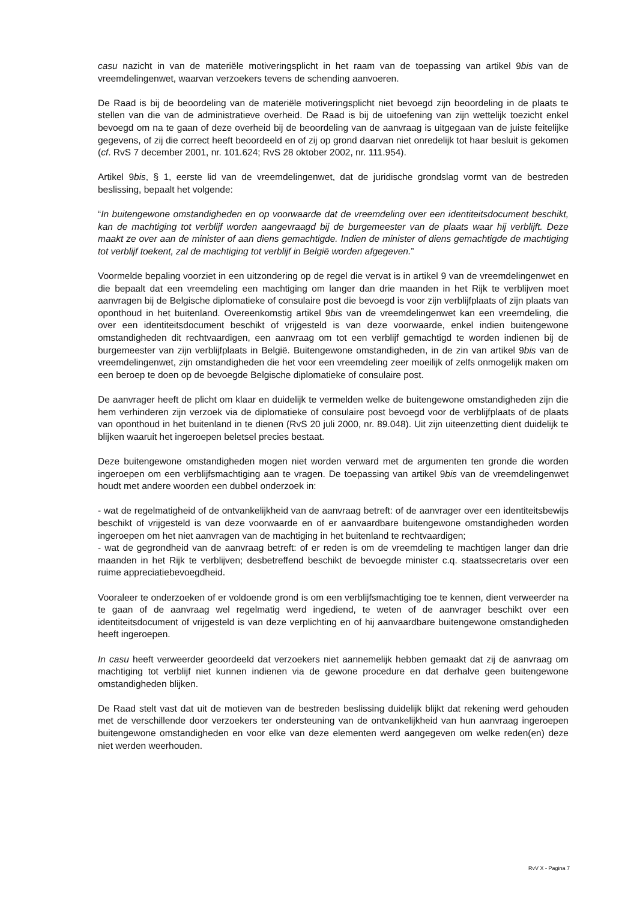casu nazicht in van de materiële motiveringsplicht in het raam van de toepassing van artikel 9bis van de vreemdelingenwet, waarvan verzoekers tevens de schending aanvoeren.
De Raad is bij de beoordeling van de materiële motiveringsplicht niet bevoegd zijn beoordeling in de plaats te stellen van die van de administratieve overheid. De Raad is bij de uitoefening van zijn wettelijk toezicht enkel bevoegd om na te gaan of deze overheid bij de beoordeling van de aanvraag is uitgegaan van de juiste feitelijke gegevens, of zij die correct heeft beoordeeld en of zij op grond daarvan niet onredelijk tot haar besluit is gekomen (cf. RvS 7 december 2001, nr. 101.624; RvS 28 oktober 2002, nr. 111.954).
Artikel 9bis, § 1, eerste lid van de vreemdelingenwet, dat de juridische grondslag vormt van de bestreden beslissing, bepaalt het volgende:
“In buitengewone omstandigheden en op voorwaarde dat de vreemdeling over een identiteitsdocument beschikt, kan de machtiging tot verblijf worden aangevraagd bij de burgemeester van de plaats waar hij verblijft. Deze maakt ze over aan de minister of aan diens gemachtigde. Indien de minister of diens gemachtigde de machtiging tot verblijf toekent, zal de machtiging tot verblijf in België worden afgegeven.”
Voormelde bepaling voorziet in een uitzondering op de regel die vervat is in artikel 9 van de vreemdelingenwet en die bepaalt dat een vreemdeling een machtiging om langer dan drie maanden in het Rijk te verblijven moet aanvragen bij de Belgische diplomatieke of consulaire post die bevoegd is voor zijn verblijfplaats of zijn plaats van oponthoud in het buitenland. Overeenkomstig artikel 9bis van de vreemdelingenwet kan een vreemdeling, die over een identiteitsdocument beschikt of vrijgesteld is van deze voorwaarde, enkel indien buitengewone omstandigheden dit rechtvaardigen, een aanvraag om tot een verblijf gemachtigd te worden indienen bij de burgemeester van zijn verblijfplaats in België. Buitengewone omstandigheden, in de zin van artikel 9bis van de vreemdelingenwet, zijn omstandigheden die het voor een vreemdeling zeer moeilijk of zelfs onmogelijk maken om een beroep te doen op de bevoegde Belgische diplomatieke of consulaire post.
De aanvrager heeft de plicht om klaar en duidelijk te vermelden welke de buitengewone omstandigheden zijn die hem verhinderen zijn verzoek via de diplomatieke of consulaire post bevoegd voor de verblijfplaats of de plaats van oponthoud in het buitenland in te dienen (RvS 20 juli 2000, nr. 89.048). Uit zijn uiteenzetting dient duidelijk te blijken waaruit het ingeroepen beletsel precies bestaat.
Deze buitengewone omstandigheden mogen niet worden verward met de argumenten ten gronde die worden ingeroepen om een verblijfsmachtiging aan te vragen. De toepassing van artikel 9bis van de vreemdelingenwet houdt met andere woorden een dubbel onderzoek in:
- wat de regelmatigheid of de ontvankelijkheid van de aanvraag betreft: of de aanvrager over een identiteitsbewijs beschikt of vrijgesteld is van deze voorwaarde en of er aanvaardbare buitengewone omstandigheden worden ingeroepen om het niet aanvragen van de machtiging in het buitenland te rechtvaardigen;
- wat de gegrondheid van de aanvraag betreft: of er reden is om de vreemdeling te machtigen langer dan drie maanden in het Rijk te verblijven; desbetreffend beschikt de bevoegde minister c.q. staatssecretaris over een ruime appreciatiebevoegdheid.
Vooraleer te onderzoeken of er voldoende grond is om een verblijfsmachtiging toe te kennen, dient verweerder na te gaan of de aanvraag wel regelmatig werd ingediend, te weten of de aanvrager beschikt over een identiteitsdocument of vrijgesteld is van deze verplichting en of hij aanvaardbare buitengewone omstandigheden heeft ingeroepen.
In casu heeft verweerder geoordeeld dat verzoekers niet aannemelijk hebben gemaakt dat zij de aanvraag om machtiging tot verblijf niet kunnen indienen via de gewone procedure en dat derhalve geen buitengewone omstandigheden blijken.
De Raad stelt vast dat uit de motieven van de bestreden beslissing duidelijk blijkt dat rekening werd gehouden met de verschillende door verzoekers ter ondersteuning van de ontvankelijkheid van hun aanvraag ingeroepen buitengewone omstandigheden en voor elke van deze elementen werd aangegeven om welke reden(en) deze niet werden weerhouden.
RvV X - Pagina 7